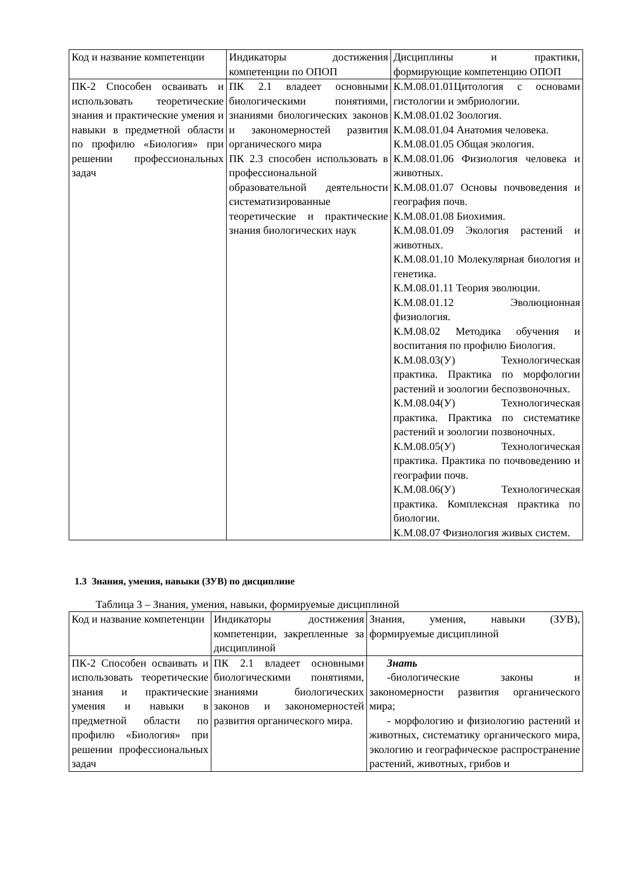| Код и название компетенции | Индикаторы достижения компетенции по ОПОП | Дисциплины и практики, формирующие компетенцию ОПОП |
| ПК-2 Способен осваивать и использовать теоретические знания и практические умения и навыки в предметной области по профилю «Биология» при решении профессиональных задач | ПК 2.1 владеет основными биологическими понятиями, знаниями биологических законов и закономерностей развития органического мира ПК 2.3 способен использовать в профессиональной образовательной деятельности систематизированные теоретические и практические знания биологических наук | К.М.08.01.01Цитология с основами гистологии и эмбриологии. К.М.08.01.02 Зоология. К.М.08.01.04 Анатомия человека. К.М.08.01.05 Общая экология. К.М.08.01.06 Физиология человека и животных. К.М.08.01.07 Основы почвоведения и география почв. К.М.08.01.08 Биохимия. К.М.08.01.09 Экология растений и животных. К.М.08.01.10 Молекулярная биология и генетика. К.М.08.01.11 Теория эволюции. К.М.08.01.12 Эволюционная физиология. К.М.08.02 Методика обучения и воспитания по профилю Биология. К.М.08.03(У) Технологическая практика. Практика по морфологии растений и зоологии беспозвоночных. К.М.08.04(У) Технологическая практика. Практика по систематике растений и зоологии позвоночных. К.М.08.05(У) Технологическая практика. Практика по почвоведению и географии почв. К.М.08.06(У) Технологическая практика. Комплексная практика по биологии. К.М.08.07 Физиология живых систем. |
1.3 Знания, умения, навыки (ЗУВ) по дисциплине
Таблица 3 – Знания, умения, навыки, формируемые дисциплиной
| Код и название компетенции | Индикаторы достижения компетенции, закрепленные за дисциплиной | Знания, умения, навыки (ЗУВ), формируемые дисциплиной |
| ПК-2 Способен осваивать и использовать теоретические знания и практические умения и навыки в предметной области по профилю «Биология» при решении профессиональных задач | ПК 2.1 владеет основными биологическими понятиями, знаниями биологических законов и закономерностей развития органического мира. | Знать -биологические законы и закономерности развития органического мира; - морфологию и физиологию растений и животных, систематику органического мира, экологию и географическое распространение растений, животных, грибов и |